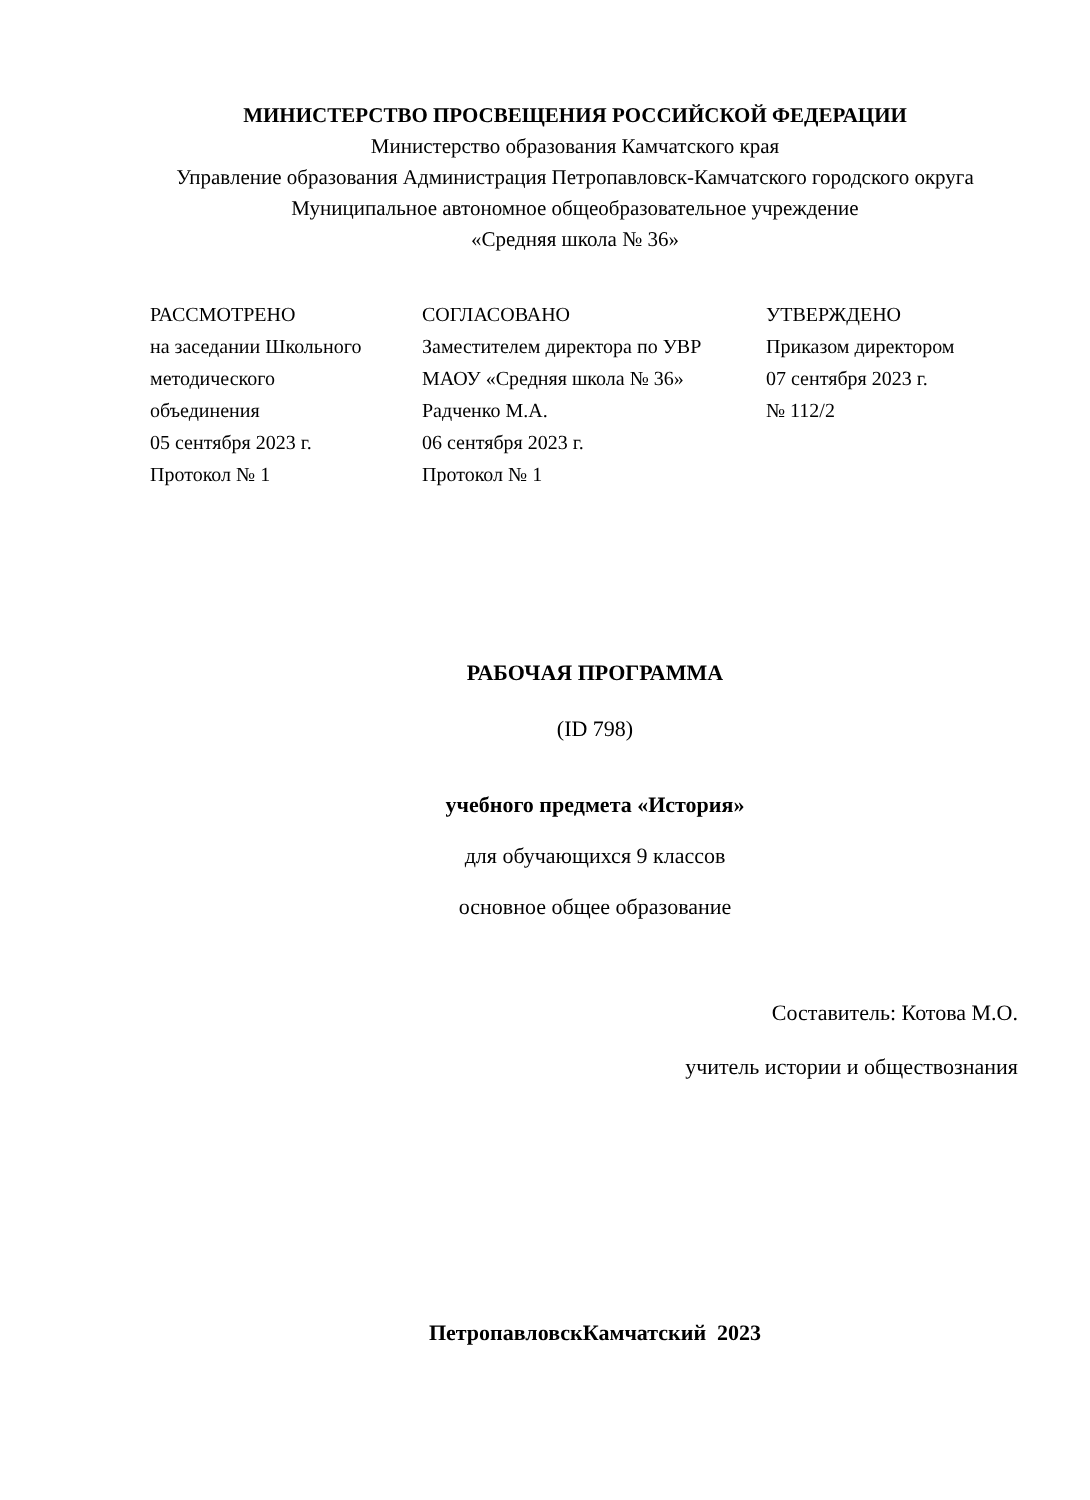МИНИСТЕРСТВО ПРОСВЕЩЕНИЯ РОССИЙСКОЙ ФЕДЕРАЦИИ
Министерство образования Камчатского края
Управление образования Администрация Петропавловск-Камчатского городского округа
Муниципальное автономное общеобразовательное учреждение
«Средняя школа № 36»
РАССМОТРЕНО
на заседании Школьного
методического
объединения
05 сентября 2023 г.
Протокол № 1
СОГЛАСОВАНО
Заместителем директора по УВР
МАОУ «Средняя школа № 36»
Радченко М.А.
06 сентября 2023 г.
Протокол № 1
УТВЕРЖДЕНО
Приказом директором
07 сентября 2023 г.
№ 112/2
РАБОЧАЯ ПРОГРАММА
(ID 798)
учебного предмета «История»
для обучающихся 9 классов
основное общее образование
Составитель: Котова М.О.
учитель истории и обществознания
ПетропавловскКамчатский 2023